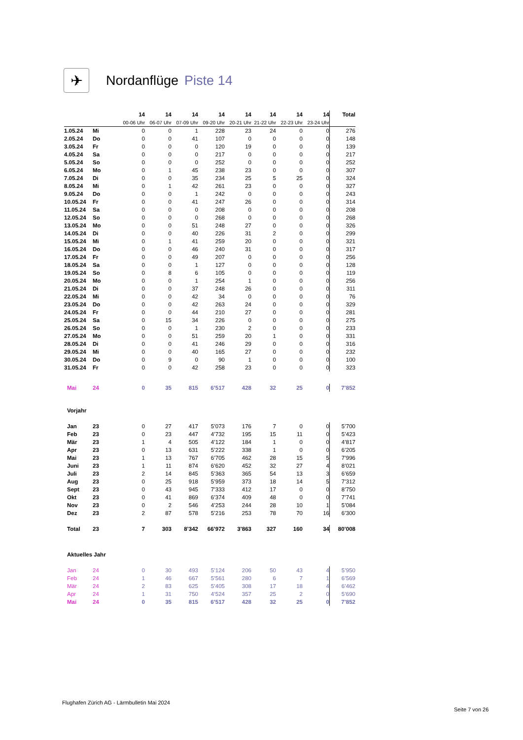✈
Nordanflüge Piste 14
| | | 14 | 14 | 14 | 14 | 14 | 14 | 14 | 14 | Total |
| --- | --- | --- | --- | --- | --- | --- | --- | --- | --- | --- |
| | | 00-06 Uhr | 06-07 Uhr | 07-09 Uhr | 09-20 Uhr | 20-21 Uhr | 21-22 Uhr | 22-23 Uhr | 23-24 Uhr | |
| 1.05.24 | Mi | 0 | 0 | 1 | 228 | 23 | 24 | 0 | 0 | 276 |
| 2.05.24 | Do | 0 | 0 | 41 | 107 | 0 | 0 | 0 | 0 | 148 |
| 3.05.24 | Fr | 0 | 0 | 0 | 120 | 19 | 0 | 0 | 0 | 139 |
| 4.05.24 | Sa | 0 | 0 | 0 | 217 | 0 | 0 | 0 | 0 | 217 |
| 5.05.24 | So | 0 | 0 | 0 | 252 | 0 | 0 | 0 | 0 | 252 |
| 6.05.24 | Mo | 0 | 1 | 45 | 238 | 23 | 0 | 0 | 0 | 307 |
| 7.05.24 | Di | 0 | 0 | 35 | 234 | 25 | 5 | 25 | 0 | 324 |
| 8.05.24 | Mi | 0 | 1 | 42 | 261 | 23 | 0 | 0 | 0 | 327 |
| 9.05.24 | Do | 0 | 0 | 1 | 242 | 0 | 0 | 0 | 0 | 243 |
| 10.05.24 | Fr | 0 | 0 | 41 | 247 | 26 | 0 | 0 | 0 | 314 |
| 11.05.24 | Sa | 0 | 0 | 0 | 208 | 0 | 0 | 0 | 0 | 208 |
| 12.05.24 | So | 0 | 0 | 0 | 268 | 0 | 0 | 0 | 0 | 268 |
| 13.05.24 | Mo | 0 | 0 | 51 | 248 | 27 | 0 | 0 | 0 | 326 |
| 14.05.24 | Di | 0 | 0 | 40 | 226 | 31 | 2 | 0 | 0 | 299 |
| 15.05.24 | Mi | 0 | 1 | 41 | 259 | 20 | 0 | 0 | 0 | 321 |
| 16.05.24 | Do | 0 | 0 | 46 | 240 | 31 | 0 | 0 | 0 | 317 |
| 17.05.24 | Fr | 0 | 0 | 49 | 207 | 0 | 0 | 0 | 0 | 256 |
| 18.05.24 | Sa | 0 | 0 | 1 | 127 | 0 | 0 | 0 | 0 | 128 |
| 19.05.24 | So | 0 | 8 | 6 | 105 | 0 | 0 | 0 | 0 | 119 |
| 20.05.24 | Mo | 0 | 0 | 1 | 254 | 1 | 0 | 0 | 0 | 256 |
| 21.05.24 | Di | 0 | 0 | 37 | 248 | 26 | 0 | 0 | 0 | 311 |
| 22.05.24 | Mi | 0 | 0 | 42 | 34 | 0 | 0 | 0 | 0 | 76 |
| 23.05.24 | Do | 0 | 0 | 42 | 263 | 24 | 0 | 0 | 0 | 329 |
| 24.05.24 | Fr | 0 | 0 | 44 | 210 | 27 | 0 | 0 | 0 | 281 |
| 25.05.24 | Sa | 0 | 15 | 34 | 226 | 0 | 0 | 0 | 0 | 275 |
| 26.05.24 | So | 0 | 0 | 1 | 230 | 2 | 0 | 0 | 0 | 233 |
| 27.05.24 | Mo | 0 | 0 | 51 | 259 | 20 | 1 | 0 | 0 | 331 |
| 28.05.24 | Di | 0 | 0 | 41 | 246 | 29 | 0 | 0 | 0 | 316 |
| 29.05.24 | Mi | 0 | 0 | 40 | 165 | 27 | 0 | 0 | 0 | 232 |
| 30.05.24 | Do | 0 | 9 | 0 | 90 | 1 | 0 | 0 | 0 | 100 |
| 31.05.24 | Fr | 0 | 0 | 42 | 258 | 23 | 0 | 0 | 0 | 323 |
| Mai | 24 | 0 | 35 | 815 | 6’517 | 428 | 32 | 25 | 0 | 7’852 |
| Vorjahr | | | | | | | | | | |
| Jan | 23 | 0 | 27 | 417 | 5’073 | 176 | 7 | 0 | 0 | 5’700 |
| Feb | 23 | 0 | 23 | 447 | 4’732 | 195 | 15 | 11 | 0 | 5’423 |
| Mär | 23 | 1 | 4 | 505 | 4’122 | 184 | 1 | 0 | 0 | 4’817 |
| Apr | 23 | 0 | 13 | 631 | 5’222 | 338 | 1 | 0 | 0 | 6’205 |
| Mai | 23 | 1 | 13 | 767 | 6’705 | 462 | 28 | 15 | 5 | 7’996 |
| Juni | 23 | 1 | 11 | 874 | 6’620 | 452 | 32 | 27 | 4 | 8’021 |
| Juli | 23 | 2 | 14 | 845 | 5’363 | 365 | 54 | 13 | 3 | 6’659 |
| Aug | 23 | 0 | 25 | 918 | 5’959 | 373 | 18 | 14 | 5 | 7’312 |
| Sept | 23 | 0 | 43 | 945 | 7’333 | 412 | 17 | 0 | 0 | 8’750 |
| Okt | 23 | 0 | 41 | 869 | 6’374 | 409 | 48 | 0 | 0 | 7’741 |
| Nov | 23 | 0 | 2 | 546 | 4’253 | 244 | 28 | 10 | 1 | 5’084 |
| Dez | 23 | 2 | 87 | 578 | 5’216 | 253 | 78 | 70 | 16 | 6’300 |
| Total | 23 | 7 | 303 | 8’342 | 66’972 | 3’863 | 327 | 160 | 34 | 80’008 |
| Aktuelles Jahr | | | | | | | | | | |
| Jan | 24 | 0 | 30 | 493 | 5’124 | 206 | 50 | 43 | 4 | 5’950 |
| Feb | 24 | 1 | 46 | 667 | 5’561 | 280 | 6 | 7 | 1 | 6’569 |
| Mär | 24 | 2 | 83 | 625 | 5’405 | 308 | 17 | 18 | 4 | 6’462 |
| Apr | 24 | 1 | 31 | 750 | 4’524 | 357 | 25 | 2 | 0 | 5’690 |
| Mai | 24 | 0 | 35 | 815 | 6’517 | 428 | 32 | 25 | 0 | 7’852 |
Flughafen Zürich AG - Lärmbulletin Mai 2024
Seite 7 von 26